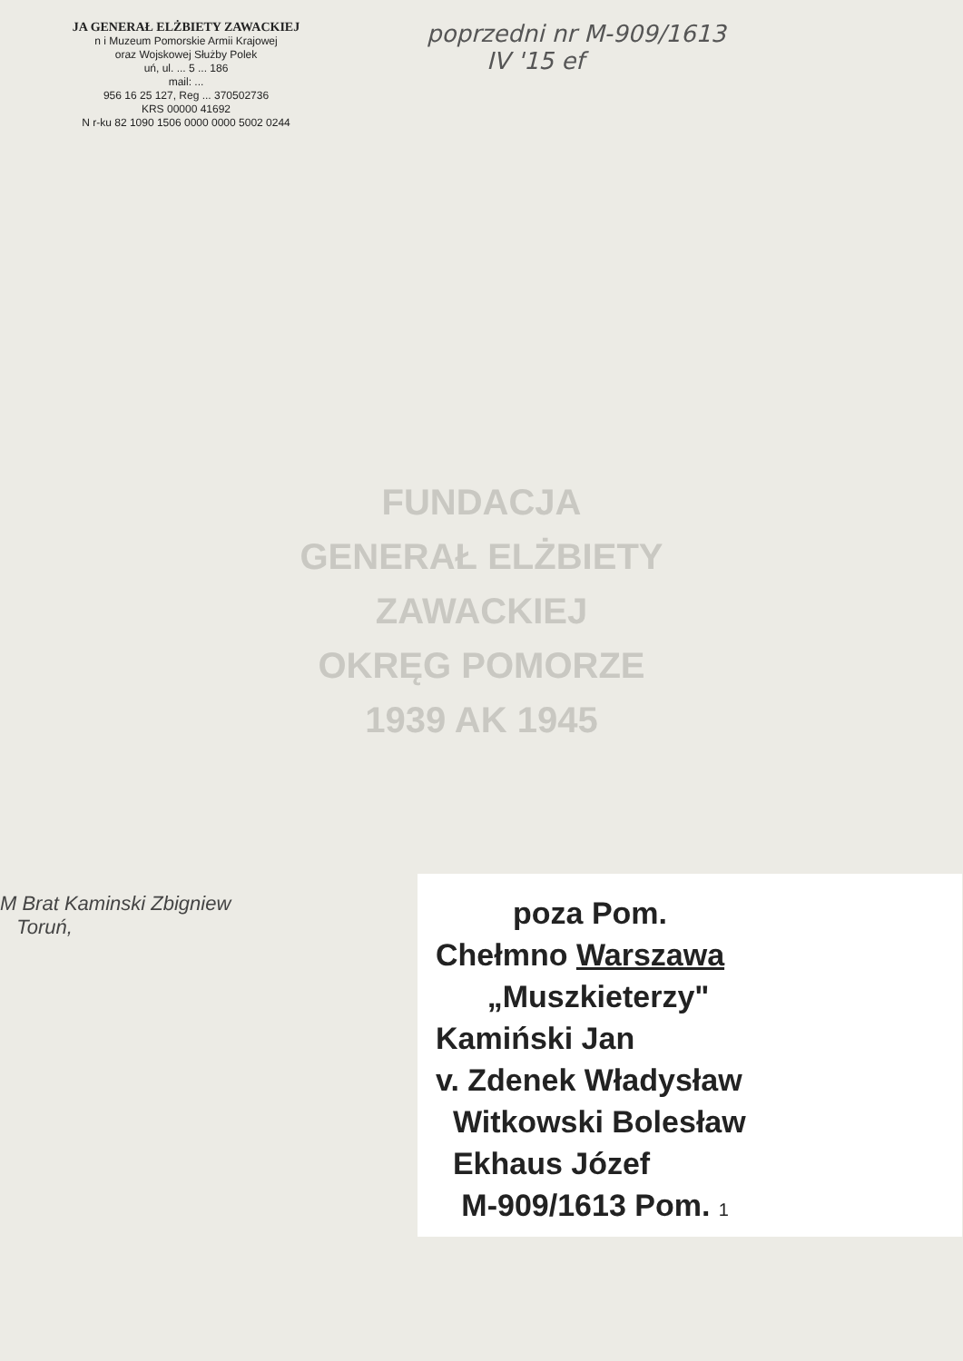JA GENERAŁ ELŻBIETY ZAWACKIEJ
n i Muzeum Pomorskie Armii Krajowej
oraz Wojskowej Służby Polek
uń, ul. ... 5 ... 186
mail: ...
956 16 25 127, Reg ... 370502736
KRS 00000 41692
N r-ku 82 1090 1506 0000 0000 5002 0244
poprzedni nr M-909/1613
IV '15 ef
FUNDACJA
GENERAŁ ELŻBIETY ZAWACKIEJ
OKRĘG POMORZE
1939 AK 1945
M Brat Kaminski Zbigniew
Toruń,
poza Pom.
Chełmno Warszawa
„Muszkieterzy"
Kamiński Jan
v. Zdenek Władysław
Witkowski Bolesław
Ekhaus Józef
M-909/1613 Pom. 1